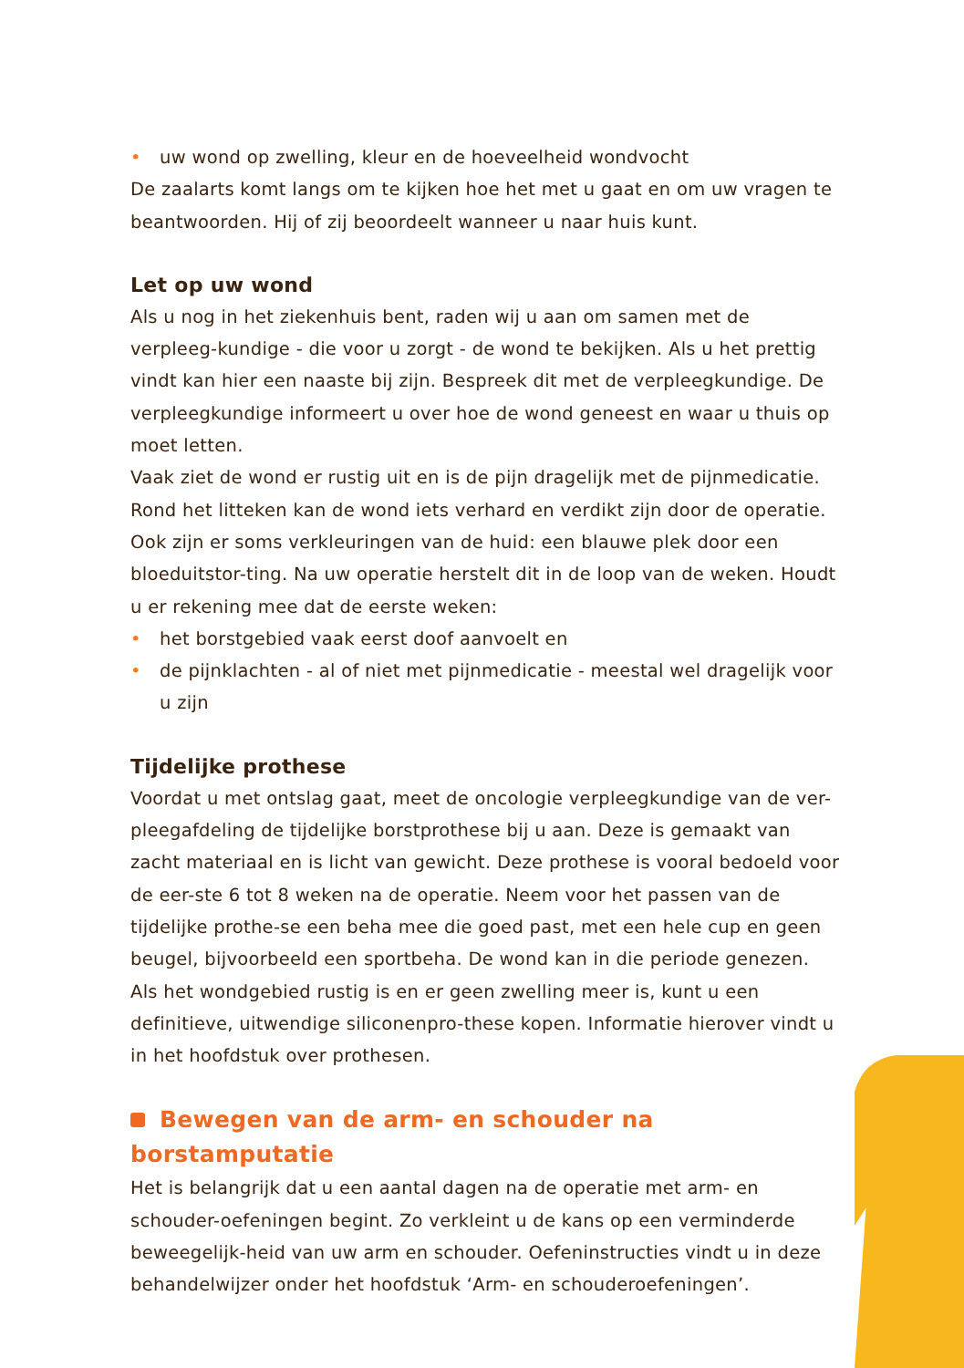• uw wond op zwelling, kleur en de hoeveelheid wondvocht
De zaalarts komt langs om te kijken hoe het met u gaat en om uw vragen te beantwoorden. Hij of zij beoordeelt wanneer u naar huis kunt.
Let op uw wond
Als u nog in het ziekenhuis bent, raden wij u aan om samen met de verpleeg-kundige - die voor u zorgt - de wond te bekijken. Als u het prettig vindt kan hier een naaste bij zijn. Bespreek dit met de verpleegkundige. De verpleegkundige informeert u over hoe de wond geneest en waar u thuis op moet letten.
Vaak ziet de wond er rustig uit en is de pijn dragelijk met de pijnmedicatie. Rond het litteken kan de wond iets verhard en verdikt zijn door de operatie. Ook zijn er soms verkleuringen van de huid: een blauwe plek door een bloeduitstor-ting. Na uw operatie herstelt dit in de loop van de weken. Houdt u er rekening mee dat de eerste weken:
• het borstgebied vaak eerst doof aanvoelt en
• de pijnklachten - al of niet met pijnmedicatie - meestal wel dragelijk voor u zijn
Tijdelijke prothese
Voordat u met ontslag gaat, meet de oncologie verpleegkundige van de ver-pleegafdeling de tijdelijke borstprothese bij u aan. Deze is gemaakt van zacht materiaal en is licht van gewicht. Deze prothese is vooral bedoeld voor de eer-ste 6 tot 8 weken na de operatie. Neem voor het passen van de tijdelijke prothe-se een beha mee die goed past, met een hele cup en geen beugel, bijvoorbeeld een sportbeha. De wond kan in die periode genezen. Als het wondgebied rustig is en er geen zwelling meer is, kunt u een definitieve, uitwendige siliconenpro-these kopen. Informatie hierover vindt u in het hoofdstuk over prothesen.
Bewegen van de arm- en schouder na borstamputatie
Het is belangrijk dat u een aantal dagen na de operatie met arm- en schouder-oefeningen begint. Zo verkleint u de kans op een verminderde beweegelijk-heid van uw arm en schouder. Oefeninstructies vindt u in deze behandelwijzer onder het hoofdstuk ‘Arm- en schouderoefeningen’.